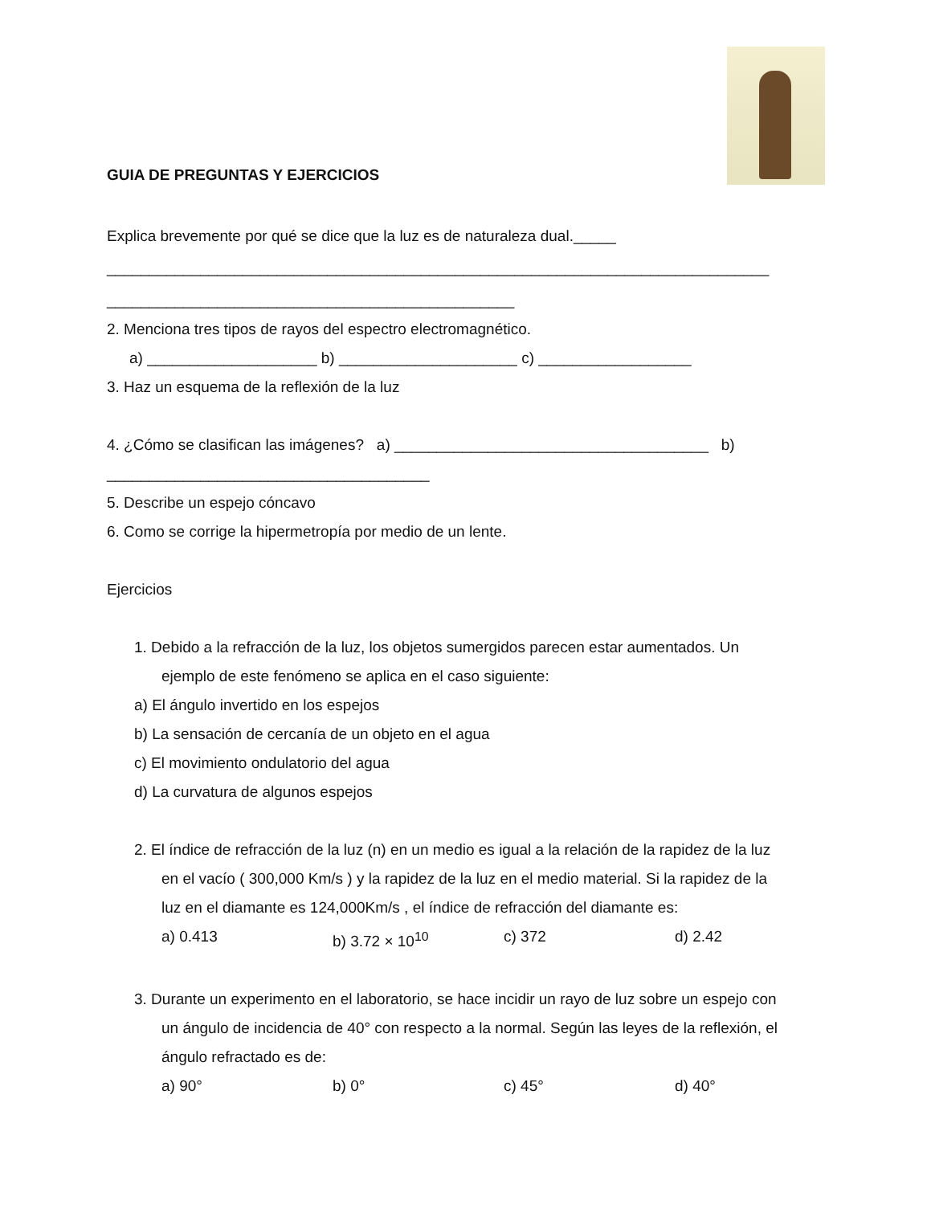GUIA DE PREGUNTAS Y EJERCICIOS
Explica brevemente por qué se dice que la luz es de naturaleza dual._____
______________________________________________________________________________
________________________________________________
2. Menciona tres tipos de rayos del espectro electromagnético.
a) ____________________ b) _____________________ c) __________________
3. Haz un esquema de la reflexión de la luz
4. ¿Cómo se clasifican las imágenes? a) _____________________________________ b)
______________________________________
5. Describe un espejo cóncavo
6. Como se corrige la hipermetropía por medio de un lente.
Ejercicios
1. Debido a la refracción de la luz, los objetos sumergidos parecen estar aumentados. Un
ejemplo de este fenómeno se aplica en el caso siguiente:
a) El ángulo invertido en los espejos
b) La sensación de cercanía de un objeto en el agua
c) El movimiento ondulatorio del agua
d) La curvatura de algunos espejos
2. El índice de refracción de la luz (n) en un medio es igual a la relación de la rapidez de la luz
en el vacío ( 300,000 Km/s ) y la rapidez de la luz en el medio material. Si la rapidez de la
luz en el diamante es 124,000Km/s , el índice de refracción del diamante es:
a) 0.413 b) 3.72 × 10<sup>10</sup> c) 372 d) 2.42
3. Durante un experimento en el laboratorio, se hace incidir un rayo de luz sobre un espejo con
un ángulo de incidencia de 40° con respecto a la normal. Según las leyes de la reflexión, el
ángulo refractado es de:
a) 90° b) 0° c) 45° d) 40°